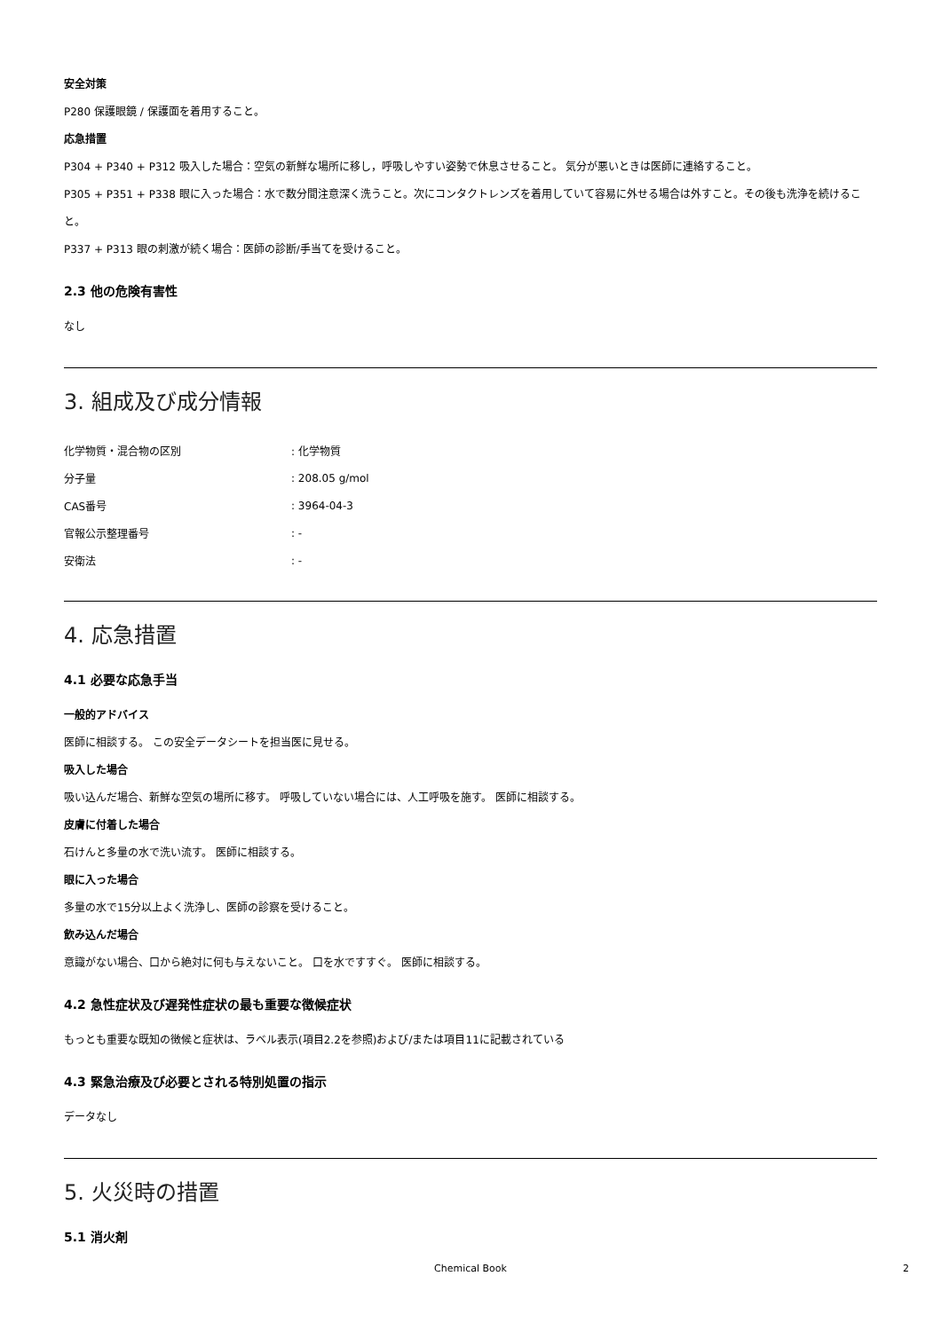安全対策
P280 保護眼鏡 / 保護面を着用すること。
応急措置
P304 + P340 + P312 吸入した場合：空気の新鮮な場所に移し，呼吸しやすい姿勢で休息させること。 気分が悪いときは医師に連絡すること。
P305 + P351 + P338 眼に入った場合：水で数分間注意深く洗うこと。次にコンタクトレンズを着用していて容易に外せる場合は外すこと。その後も洗浄を続けること。
P337 + P313 眼の刺激が続く場合：医師の診断/手当てを受けること。
2.3 他の危険有害性
なし
3. 組成及び成分情報
| 化学物質・混合物の区別 | : 化学物質 |
| 分子量 | : 208.05 g/mol |
| CAS番号 | : 3964-04-3 |
| 官報公示整理番号 | : - |
| 安衛法 | : - |
4. 応急措置
4.1 必要な応急手当
一般的アドバイス
医師に相談する。 この安全データシートを担当医に見せる。
吸入した場合
吸い込んだ場合、新鮮な空気の場所に移す。 呼吸していない場合には、人工呼吸を施す。 医師に相談する。
皮膚に付着した場合
石けんと多量の水で洗い流す。 医師に相談する。
眼に入った場合
多量の水で15分以上よく洗浄し、医師の診察を受けること。
飲み込んだ場合
意識がない場合、口から絶対に何も与えないこと。 口を水ですすぐ。 医師に相談する。
4.2 急性症状及び遅発性症状の最も重要な徴候症状
もっとも重要な既知の徴候と症状は、ラベル表示(項目2.2を参照)および/または項目11に記載されている
4.3 緊急治療及び必要とされる特別処置の指示
データなし
5. 火災時の措置
5.1 消火剤
Chemical Book 2